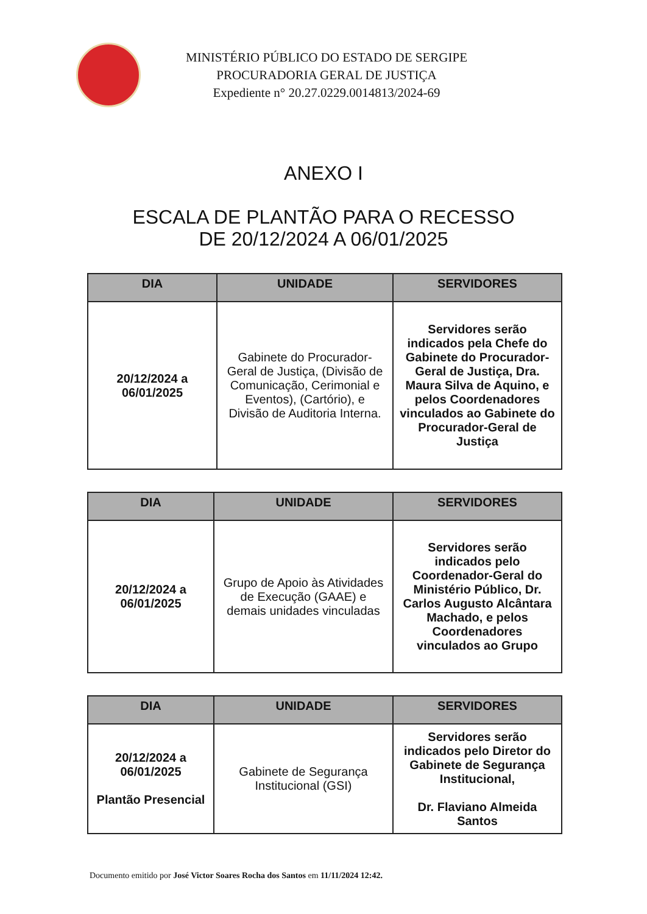MINISTÉRIO PÚBLICO DO ESTADO DE SERGIPE
PROCURADORIA GERAL DE JUSTIÇA
Expediente n° 20.27.0229.0014813/2024-69
ANEXO I
ESCALA DE PLANTÃO PARA O RECESSO
DE 20/12/2024 A 06/01/2025
| DIA | UNIDADE | SERVIDORES |
| --- | --- | --- |
| 20/12/2024 a 06/01/2025 | Gabinete do Procurador-Geral de Justiça, (Divisão de Comunicação, Cerimonial e Eventos), (Cartório), e Divisão de Auditoria Interna. | Servidores serão indicados pela Chefe do Gabinete do Procurador-Geral de Justiça, Dra. Maura Silva de Aquino, e pelos Coordenadores vinculados ao Gabinete do Procurador-Geral de Justiça |
| DIA | UNIDADE | SERVIDORES |
| --- | --- | --- |
| 20/12/2024 a 06/01/2025 | Grupo de Apoio às Atividades de Execução (GAAE) e demais unidades vinculadas | Servidores serão indicados pelo Coordenador-Geral do Ministério Público, Dr. Carlos Augusto Alcântara Machado, e pelos Coordenadores vinculados ao Grupo |
| DIA | UNIDADE | SERVIDORES |
| --- | --- | --- |
| 20/12/2024 a 06/01/2025 Plantão Presencial | Gabinete de Segurança Institucional (GSI) | Servidores serão indicados pelo Diretor do Gabinete de Segurança Institucional, Dr. Flaviano Almeida Santos |
Documento emitido por José Victor Soares Rocha dos Santos em 11/11/2024 12:42.